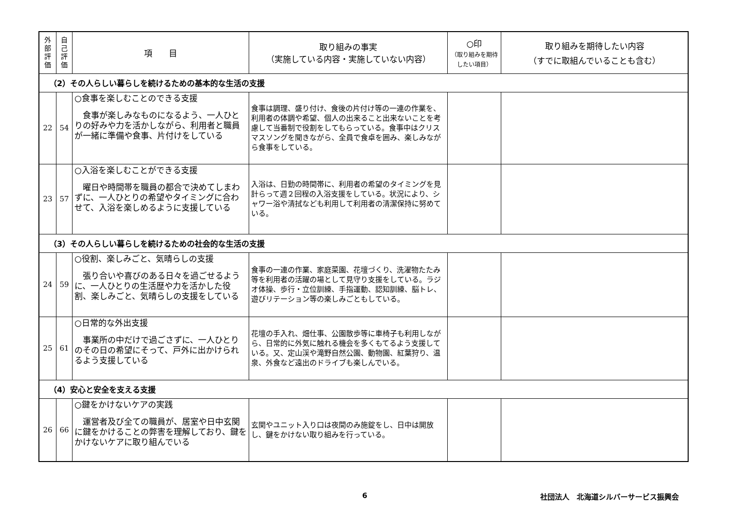| 外 部 評 価 | 自 己 評 価 | 項 目 | 取り組みの事実 （実施している内容・実施していない内容） | ○印 （取り組みを期待したい項目） | 取り組みを期待したい内容 （すでに取組んでいることも含む） |
| --- | --- | --- | --- | --- | --- |
| （2）その人らしい暮らしを続けるための基本的な生活の支援 | | | | | |
| 22 | 54 | ○食事を楽しむことのできる支援 食事が楽しみなものになるよう、一人ひとりの好みや力を活かしながら、利用者と職員が一緒に準備や食事、片付けをしている | 食事は調理、盛り付け、食後の片付け等の一連の作業を、利用者の体調や希望、個人の出来ること出来ないことを考慮して当番制で役割をしてもらっている。食事中はクリスマスソングを聞きながら、全員で食卓を囲み、楽しみながら食事をしている。 | | |
| 23 | 57 | ○入浴を楽しむことができる支援 曜日や時間帯を職員の都合で決めてしまわずに、一人ひとりの希望やタイミングに合わせて、入浴を楽しめるように支援している | 入浴は、日勤の時間帯に、利用者の希望のタイミングを見計らって週２回程の入浴支援をしている。状況により、シャワー浴や清拭なども利用して利用者の清潔保持に努めている。 | | |
| （3）その人らしい暮らしを続けるための社会的な生活の支援 | | | | | |
| 24 | 59 | ○役割、楽しみごと、気晴らしの支援 張り合いや喜びのある日々を過ごせるように、一人ひとりの生活歴や力を活かした役割、楽しみごと、気晴らしの支援をしている | 食事の一連の作業、家庭菜園、花壇づくり、洗濯物たたみ等を利用者の活躍の場として見守り支援をしている。ラジオ体操、歩行・立位訓練、手指運動、認知訓練、脳トレ、遊びリテーション等の楽しみごともしている。 | | |
| 25 | 61 | ○日常的な外出支援 事業所の中だけで過ごさずに、一人ひとりのその日の希望にそって、戸外に出かけられるよう支援している | 花壇の手入れ、畑仕事、公園散歩等に車椅子も利用しながら、日常的に外気に触れる機会を多くもてるよう支援している。又、定山渓や滝野自然公園、動物園、紅葉狩り、温泉、外食など遠出のドライブも楽しんでいる。 | | |
| （4）安心と安全を支える支援 | | | | | |
| 26 | 66 | ○鍵をかけないケアの実践 運営者及び全ての職員が、居室や日中玄関に鍵をかけることの弊害を理解しており、鍵をかけないケアに取り組んでいる | 玄関やユニット入り口は夜間のみ施錠をし、日中は開放し、鍵をかけない取り組みを行っている。 | | |
6 社団法人　北海道シルバーサービス振興会